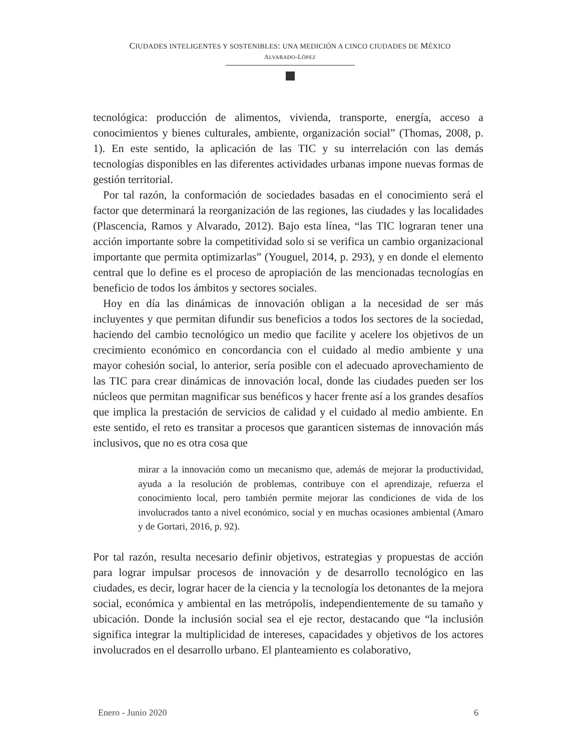CIUDADES INTELIGENTES Y SOSTENIBLES: UNA MEDICIÓN A CINCO CIUDADES DE MÉXICO
ALVARADO-LÓPEZ
tecnológica: producción de alimentos, vivienda, transporte, energía, acceso a conocimientos y bienes culturales, ambiente, organización social” (Thomas, 2008, p. 1). En este sentido, la aplicación de las TIC y su interrelación con las demás tecnologías disponibles en las diferentes actividades urbanas impone nuevas formas de gestión territorial.
Por tal razón, la conformación de sociedades basadas en el conocimiento será el factor que determinará la reorganización de las regiones, las ciudades y las localidades (Plascencia, Ramos y Alvarado, 2012). Bajo esta línea, “las TIC lograran tener una acción importante sobre la competitividad solo si se verifica un cambio organizacional importante que permita optimizarlas” (Youguel, 2014, p. 293), y en donde el elemento central que lo define es el proceso de apropiación de las mencionadas tecnologías en beneficio de todos los ámbitos y sectores sociales.
Hoy en día las dinámicas de innovación obligan a la necesidad de ser más incluyentes y que permitan difundir sus beneficios a todos los sectores de la sociedad, haciendo del cambio tecnológico un medio que facilite y acelere los objetivos de un crecimiento económico en concordancia con el cuidado al medio ambiente y una mayor cohesión social, lo anterior, sería posible con el adecuado aprovechamiento de las TIC para crear dinámicas de innovación local, donde las ciudades pueden ser los núcleos que permitan magnificar sus benéficos y hacer frente así a los grandes desafíos que implica la prestación de servicios de calidad y el cuidado al medio ambiente. En este sentido, el reto es transitar a procesos que garanticen sistemas de innovación más inclusivos, que no es otra cosa que
mirar a la innovación como un mecanismo que, además de mejorar la productividad, ayuda a la resolución de problemas, contribuye con el aprendizaje, refuerza el conocimiento local, pero también permite mejorar las condiciones de vida de los involucrados tanto a nivel económico, social y en muchas ocasiones ambiental (Amaro y de Gortari, 2016, p. 92).
Por tal razón, resulta necesario definir objetivos, estrategias y propuestas de acción para lograr impulsar procesos de innovación y de desarrollo tecnológico en las ciudades, es decir, lograr hacer de la ciencia y la tecnología los detonantes de la mejora social, económica y ambiental en las metrópolis, independientemente de su tamaño y ubicación. Donde la inclusión social sea el eje rector, destacando que “la inclusión significa integrar la multiplicidad de intereses, capacidades y objetivos de los actores involucrados en el desarrollo urbano. El planteamiento es colaborativo,
Enero - Junio 2020 6